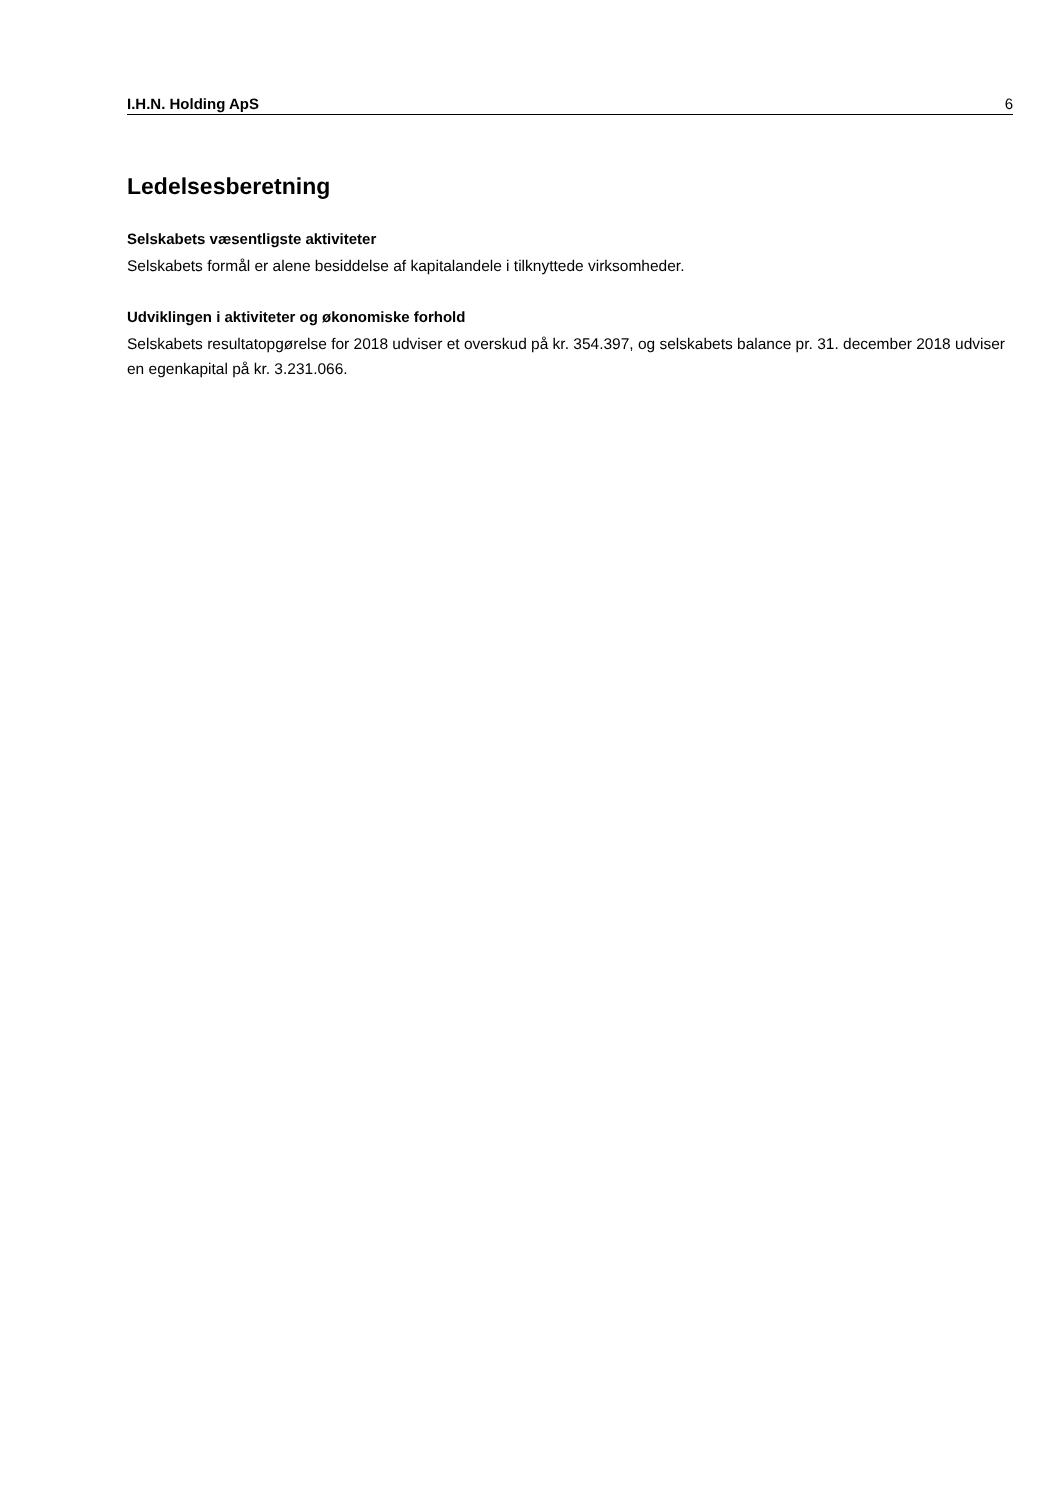I.H.N. Holding ApS 6
Ledelsesberetning
Selskabets væsentligste aktiviteter
Selskabets formål er alene besiddelse af kapitalandele i tilknyttede virksomheder.
Udviklingen i aktiviteter og økonomiske forhold
Selskabets resultatopgørelse for 2018 udviser et overskud på kr. 354.397, og selskabets balance pr. 31. december 2018 udviser en egenkapital på kr. 3.231.066.